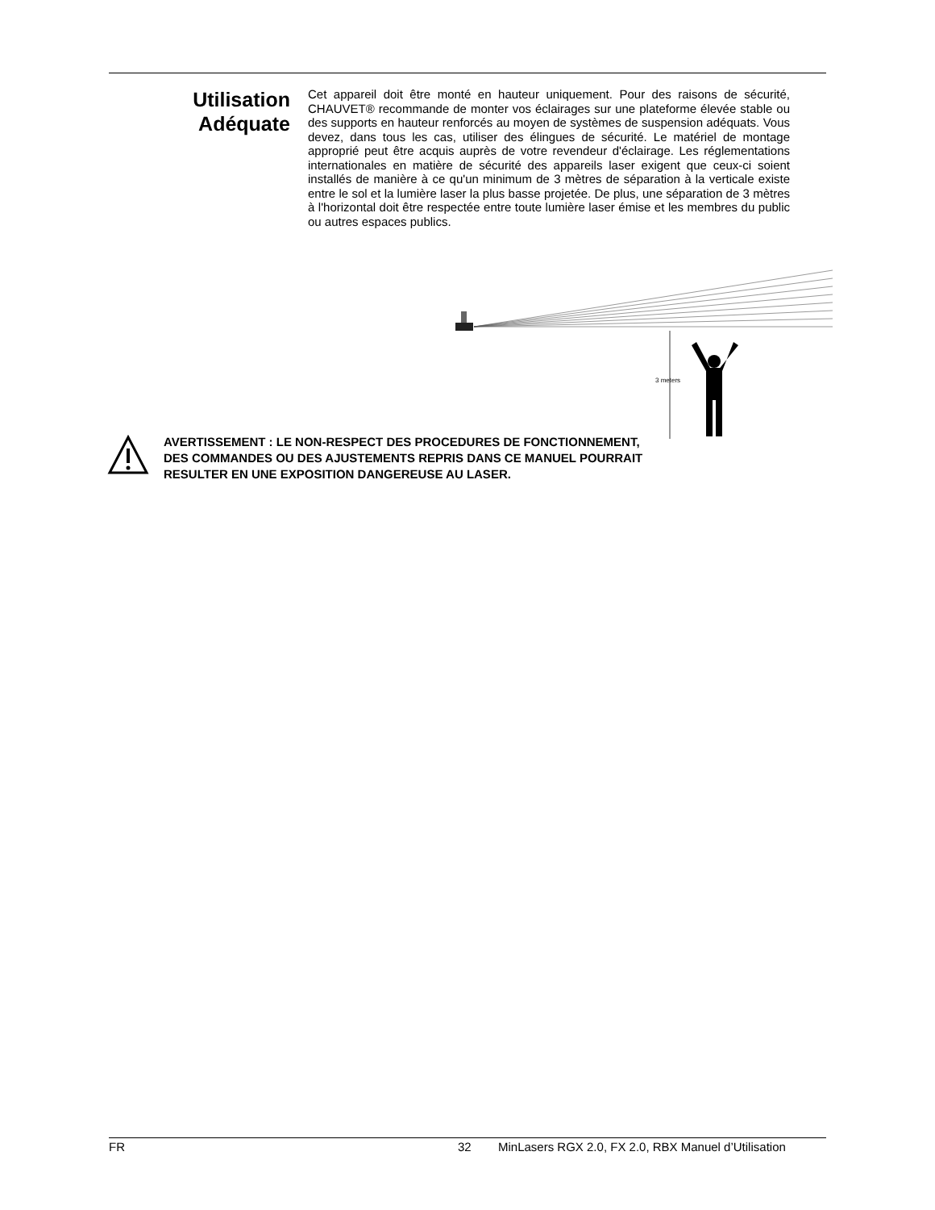Utilisation
Adéquate
Cet appareil doit être monté en hauteur uniquement. Pour des raisons de sécurité, CHAUVET® recommande de monter vos éclairages sur une plateforme élevée stable ou des supports en hauteur renforcés au moyen de systèmes de suspension adéquats. Vous devez, dans tous les cas, utiliser des élingues de sécurité. Le matériel de montage approprié peut être acquis auprès de votre revendeur d'éclairage. Les réglementations internationales en matière de sécurité des appareils laser exigent que ceux-ci soient installés de manière à ce qu'un minimum de 3 mètres de séparation à la verticale existe entre le sol et la lumière laser la plus basse projetée. De plus, une séparation de 3 mètres à l'horizontal doit être respectée entre toute lumière laser émise et les membres du public ou autres espaces publics.
3 meters
AVERTISSEMENT : LE NON-RESPECT DES PROCEDURES DE FONCTIONNEMENT, DES COMMANDES OU DES AJUSTEMENTS REPRIS DANS CE MANUEL POURRAIT RESULTER EN UNE EXPOSITION DANGEREUSE AU LASER.
FR 32 MinLasers RGX 2.0, FX 2.0, RBX Manuel d’Utilisation